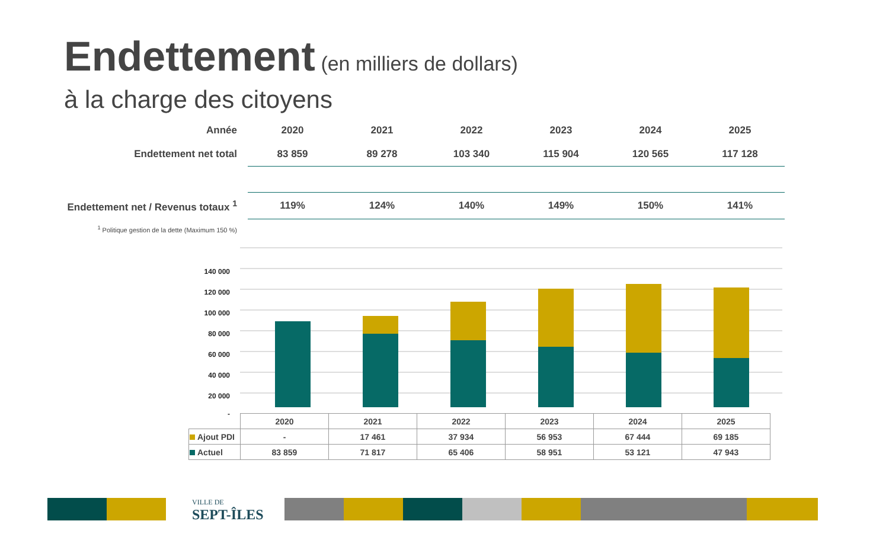Endettement (en milliers de dollars)
à la charge des citoyens
| Année | 2020 | 2021 | 2022 | 2023 | 2024 | 2025 |
| Endettement net total | 83 859 | 89 278 | 103 340 | 115 904 | 120 565 | 117 128 |
| Endettement net / Revenus totaux <sup>1</sup> | 119% | 124% | 140% | 149% | 150% | 141% |
| <sup>1</sup> Politique gestion de la dette (Maximum 150 %) | | | | | | |
140 000
120 000
100 000
80 000
60 000
40 000
20 000
-
| | 2020 | 2021 | 2022 | 2023 | 2024 | 2025 |
| --- | --- | --- | --- | --- | --- | --- |
| Ajout PDI | - | 17 461 | 37 934 | 56 953 | 67 444 | 69 185 |
| Actuel | 83 859 | 71 817 | 65 406 | 58 951 | 53 121 | 47 943 |
VILLE DE
SEPT-ÎLES